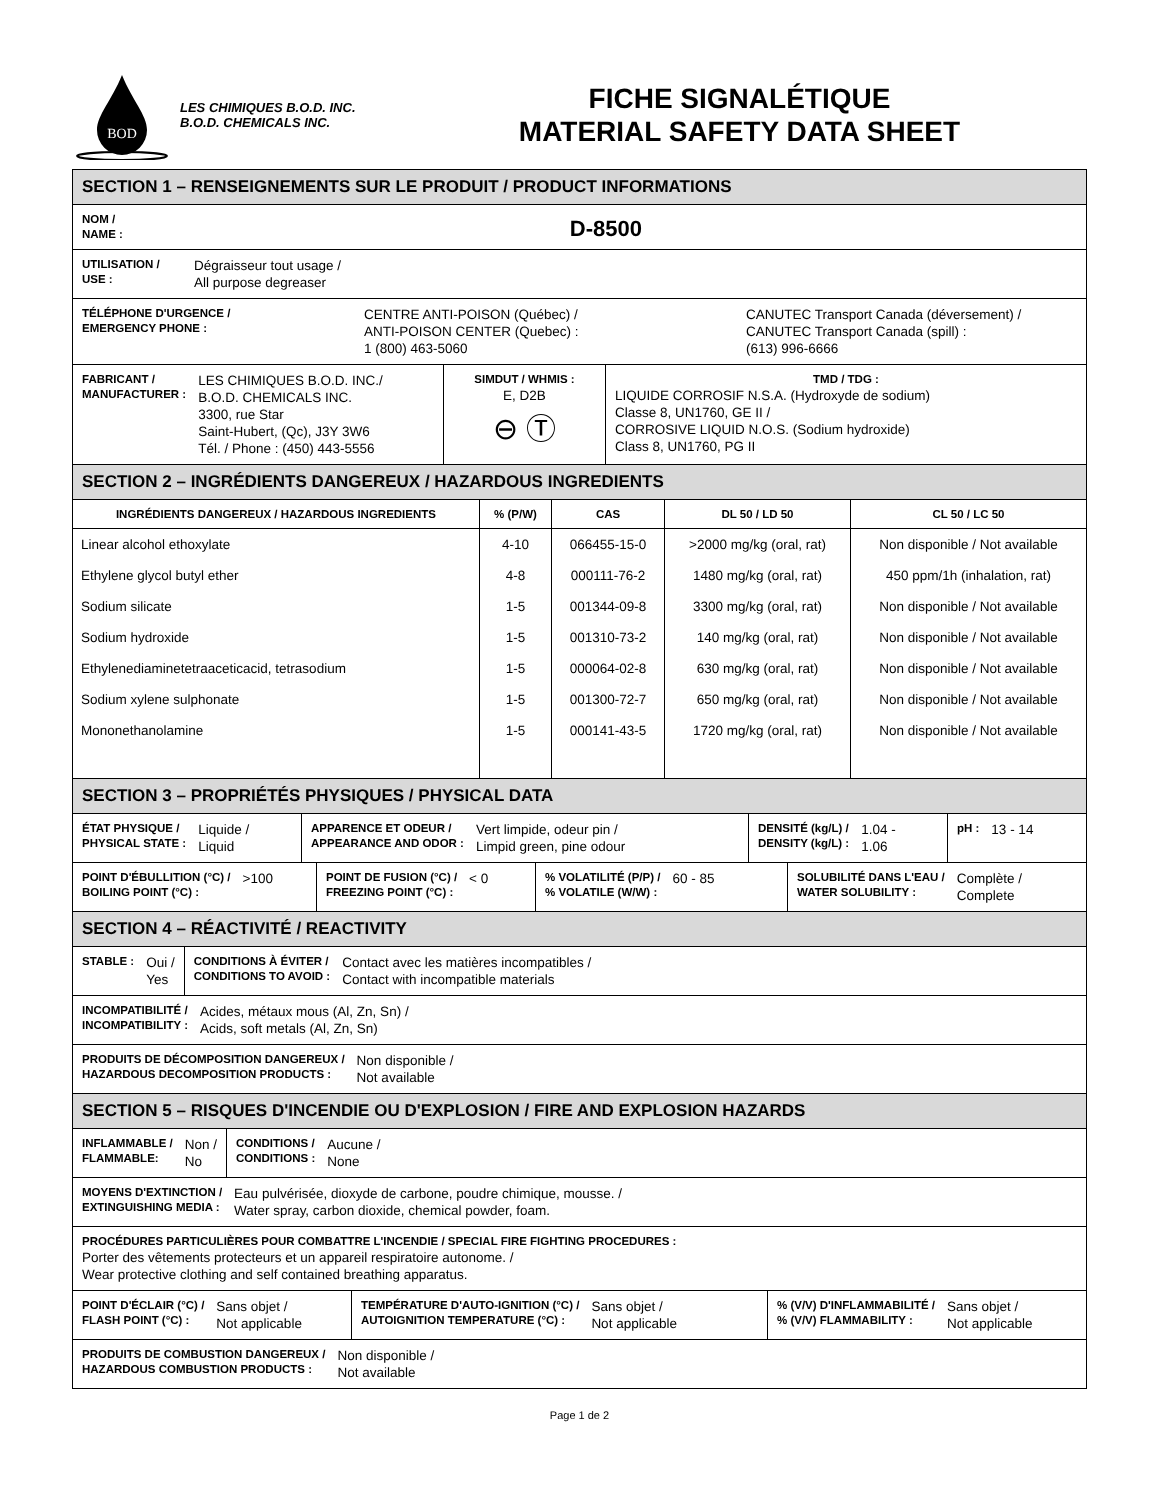BOD
LES CHIMIQUES B.O.D. INC.
B.O.D. CHEMICALS INC.
FICHE SIGNALÉTIQUE
MATERIAL SAFETY DATA SHEET
SECTION 1 – RENSEIGNEMENTS SUR LE PRODUIT / PRODUCT INFORMATIONS
NOM /
NAME :
D-8500
UTILISATION /
USE :
Dégraisseur tout usage /
All purpose degreaser
TÉLÉPHONE D'URGENCE /
EMERGENCY PHONE :
CENTRE ANTI-POISON (Québec) /
ANTI-POISON CENTER (Quebec) :
1 (800) 463-5060
CANUTEC Transport Canada (déversement) /
CANUTEC Transport Canada (spill) :
(613) 996-6666
FABRICANT /
MANUFACTURER :
LES CHIMIQUES B.O.D. INC./
B.O.D. CHEMICALS INC.
3300, rue Star
Saint-Hubert, (Qc), J3Y 3W6
Tél. / Phone : (450) 443-5556
SIMDUT / WHMIS :
E, D2B
⊖ Ⓣ
TMD / TDG :
LIQUIDE CORROSIF N.S.A. (Hydroxyde de sodium)
Classe 8, UN1760, GE II /
CORROSIVE LIQUID N.O.S. (Sodium hydroxide)
Class 8, UN1760, PG II
SECTION 2 – INGRÉDIENTS DANGEREUX / HAZARDOUS INGREDIENTS
| INGRÉDIENTS DANGEREUX / HAZARDOUS INGREDIENTS | % (P/W) | CAS | DL 50 / LD 50 | CL 50 / LC 50 |
| --- | --- | --- | --- | --- |
| Linear alcohol ethoxylate | 4-10 | 066455-15-0 | >2000 mg/kg (oral, rat) | Non disponible / Not available |
| Ethylene glycol butyl ether | 4-8 | 000111-76-2 | 1480 mg/kg (oral, rat) | 450 ppm/1h (inhalation, rat) |
| Sodium silicate | 1-5 | 001344-09-8 | 3300 mg/kg (oral, rat) | Non disponible / Not available |
| Sodium hydroxide | 1-5 | 001310-73-2 | 140 mg/kg (oral, rat) | Non disponible / Not available |
| Ethylenediaminetetraaceticacid, tetrasodium | 1-5 | 000064-02-8 | 630 mg/kg (oral, rat) | Non disponible / Not available |
| Sodium xylene sulphonate | 1-5 | 001300-72-7 | 650 mg/kg (oral, rat) | Non disponible / Not available |
| Mononethanolamine | 1-5 | 000141-43-5 | 1720 mg/kg (oral, rat) | Non disponible / Not available |
SECTION 3 – PROPRIÉTÉS PHYSIQUES / PHYSICAL DATA
ÉTAT PHYSIQUE /
PHYSICAL STATE :
Liquide /
Liquid
APPARENCE ET ODEUR /
APPEARANCE AND ODOR :
Vert limpide, odeur pin /
Limpid green, pine odour
DENSITÉ (kg/L) /
DENSITY (kg/L) :
1.04 -
1.06
pH :
13 - 14
POINT D'ÉBULLITION (°C) /
BOILING POINT (°C) :
>100
POINT DE FUSION (°C) /
FREEZING POINT (°C) :
< 0
% VOLATILITÉ (P/P) /
% VOLATILE (W/W) :
60 - 85
SOLUBILITÉ DANS L'EAU /
WATER SOLUBILITY :
Complète /
Complete
SECTION 4 – RÉACTIVITÉ / REACTIVITY
STABLE :
Oui /
Yes
CONDITIONS À ÉVITER /
CONDITIONS TO AVOID :
Contact avec les matières incompatibles /
Contact with incompatible materials
INCOMPATIBILITÉ /
INCOMPATIBILITY :
Acides, métaux mous (Al, Zn, Sn) /
Acids, soft metals (Al, Zn, Sn)
PRODUITS DE DÉCOMPOSITION DANGEREUX /
HAZARDOUS DECOMPOSITION PRODUCTS :
Non disponible /
Not available
SECTION 5 – RISQUES D'INCENDIE OU D'EXPLOSION / FIRE AND EXPLOSION HAZARDS
INFLAMMABLE /
FLAMMABLE:
Non /
No
CONDITIONS /
CONDITIONS :
Aucune /
None
MOYENS D'EXTINCTION /
EXTINGUISHING MEDIA :
Eau pulvérisée, dioxyde de carbone, poudre chimique, mousse. /
Water spray, carbon dioxide, chemical powder, foam.
PROCÉDURES PARTICULIÈRES POUR COMBATTRE L'INCENDIE / SPECIAL FIRE FIGHTING PROCEDURES :
Porter des vêtements protecteurs et un appareil respiratoire autonome. /
Wear protective clothing and self contained breathing apparatus.
POINT D'ÉCLAIR (°C) /
FLASH POINT (°C) :
Sans objet /
Not applicable
TEMPÉRATURE D'AUTO-IGNITION (°C) /
AUTOIGNITION TEMPERATURE (°C) :
Sans objet /
Not applicable
% (V/V) D'INFLAMMABILITÉ /
% (V/V) FLAMMABILITY :
Sans objet /
Not applicable
PRODUITS DE COMBUSTION DANGEREUX /
HAZARDOUS COMBUSTION PRODUCTS :
Non disponible /
Not available
Page 1 de 2